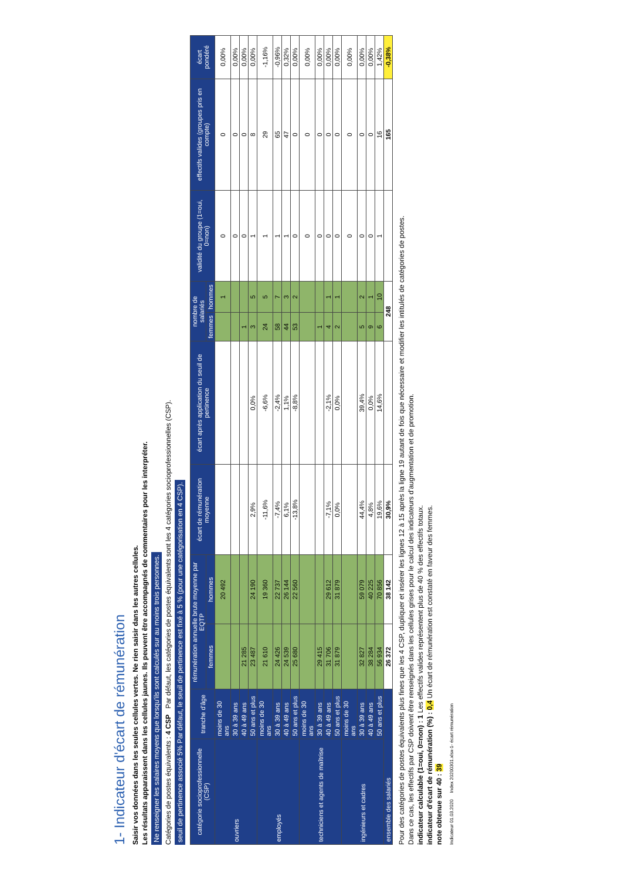1- Indicateur d'écart de rémunération
Saisir vos données dans les seules cellules vertes. Ne rien saisir dans les autres cellules.
Les résultats apparaissent dans les cellules jaunes. Ils peuvent être accompagnés de commentaires pour les interpréter.
Ne renseigner les salaires moyens que lorsqu'ils sont calculés sur au moins trois personnes.
Catégories de postes équivalents : 4 CSP Par défaut, les catégories de postes équivalents sont les 4 catégories socioprofessionnelles (CSP).
seuil de pertinence associé 5% Par défaut, le seuil de pertinence est fixé à 5 % (pour une catégorisation en 4 CSP).
| catégorie socioprofessionnelle (CSP) | tranche d'âge | rémunération annuelle brute moyenne par EQTP | | écart de rémunération moyenne | écart après application du seuil de pertinence | nombre de salariés | | validité du groupe (1=oui, 0=non) | effectifs valides (groupes pris en compte) | écart pondéré |
| --- | --- | --- | --- | --- | --- | --- | --- | --- | --- | --- |
| | | femmes | hommes | | | femmes | hommes | | | |
| ouvriers | moins de 30 ans | | 20 492 | | | | 1 | 0 | 0 | 0,00% |
| | 30 à 39 ans | | | | | | | 0 | 0 | 0,00% |
| | 40 à 49 ans | 21 285 | | | | 1 | | 0 | 0 | 0,00% |
| | 50 ans et plus | 23 487 | 24 190 | 2,9% | 0,0% | 3 | 5 | 1 | 8 | 0,00% |
| employés | moins de 30 ans | 21 610 | 19 360 | -11,6% | -6,6% | 24 | 5 | 1 | 29 | -1,16% |
| | 30 à 39 ans | 24 426 | 22 737 | -7,4% | -2,4% | 58 | 7 | 1 | 65 | -0,96% |
| | 40 à 49 ans | 24 539 | 26 144 | 6,1% | 1,1% | 44 | 3 | 1 | 47 | 0,32% |
| | 50 ans et plus | 25 680 | 22 560 | -13,8% | -8,8% | 53 | 2 | 0 | 0 | 0,00% |
| techniciens et agents de maîtrise | moins de 30 ans | | | | | | | 0 | 0 | 0,00% |
| | 30 à 39 ans | 29 415 | | | | 1 | | 0 | 0 | 0,00% |
| | 40 à 49 ans | 31 706 | 29 612 | -7,1% | -2,1% | 4 | 1 | 0 | 0 | 0,00% |
| | 50 ans et plus | 31 879 | 31 879 | 0,0% | 0,0% | 2 | 1 | 0 | 0 | 0,00% |
| ingénieurs et cadres | moins de 30 ans | | | | | | | 0 | 0 | 0,00% |
| | 30 à 39 ans | 32 827 | 59 079 | 44,4% | 39,4% | 5 | 2 | 0 | 0 | 0,00% |
| | 40 à 49 ans | 38 284 | 40 225 | 4,8% | 0,0% | 9 | 1 | 0 | 0 | 0,00% |
| | 50 ans et plus | 56 934 | 70 856 | 19,6% | 14,6% | 6 | 10 | 1 | 16 | 1,42% |
| ensemble des salariés | | 26 372 | 38 142 | 30,9% | | 248 | | | 165 | -0,38% |
Pour des catégories de postes équivalents plus fines que les 4 CSP, dupliquer et insérer les lignes 12 à 15 après la ligne 19 autant de fois que nécessaire et modifier les intitulés de catégories de postes.
Dans ce cas, les effectifs par CSP doivent être renseignés dans les cellules grises pour le calcul des indicateurs d'augmentation et de promotion.
indicateur calculable (1=oui, 0=non) : 1 Les effectifs valides représentent plus de 40 % des effectifs totaux.
indicateur d'écart de rémunération (%) : 0,4 Un écart de rémunération est constaté en faveur des femmes.
note obtenue sur 40 : 39
Indicateur 01.03.2020 Index 20200301.xlsx-1- écart rémunération